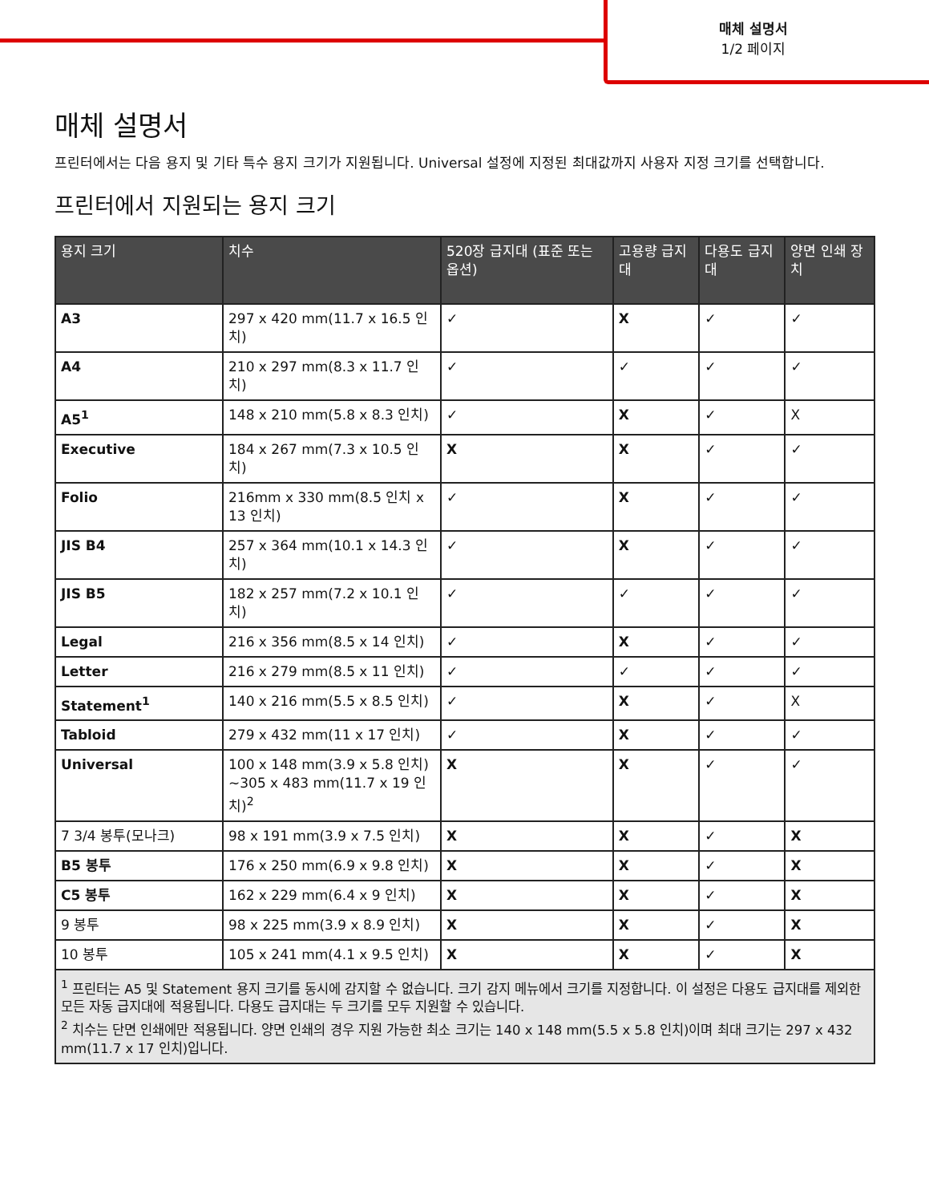매체 설명서
1/2 페이지
매체 설명서
프린터에서는 다음 용지 및 기타 특수 용지 크기가 지원됩니다. Universal 설정에 지정된 최대값까지 사용자 지정 크기를 선택합니다.
프린터에서 지원되는 용지 크기
| 용지 크기 | 치수 | 520장 급지대 (표준 또는 옵션) | 고용량 급지대 | 다용도 급지대 | 양면 인쇄 장치 |
| --- | --- | --- | --- | --- | --- |
| A3 | 297 x 420 mm(11.7 x 16.5 인치) | ✓ | X | ✓ | ✓ |
| A4 | 210 x 297 mm(8.3 x 11.7 인치) | ✓ | ✓ | ✓ | ✓ |
| A5<sup>1</sup> | 148 x 210 mm(5.8 x 8.3 인치) | ✓ | X | ✓ | X |
| Executive | 184 x 267 mm(7.3 x 10.5 인치) | X | X | ✓ | ✓ |
| Folio | 216mm x 330 mm(8.5 인치 x 13 인치) | ✓ | X | ✓ | ✓ |
| JIS B4 | 257 x 364 mm(10.1 x 14.3 인치) | ✓ | X | ✓ | ✓ |
| JIS B5 | 182 x 257 mm(7.2 x 10.1 인치) | ✓ | ✓ | ✓ | ✓ |
| Legal | 216 x 356 mm(8.5 x 14 인치) | ✓ | X | ✓ | ✓ |
| Letter | 216 x 279 mm(8.5 x 11 인치) | ✓ | ✓ | ✓ | ✓ |
| Statement<sup>1</sup> | 140 x 216 mm(5.5 x 8.5 인치) | ✓ | X | ✓ | X |
| Tabloid | 279 x 432 mm(11 x 17 인치) | ✓ | X | ✓ | ✓ |
| Universal | 100 x 148 mm(3.9 x 5.8 인치) ~305 x 483 mm(11.7 x 19 인치)<sup>2</sup> | X | X | ✓ | ✓ |
| 7 3/4 봉투(모나크) | 98 x 191 mm(3.9 x 7.5 인치) | X | X | ✓ | X |
| B5 봉투 | 176 x 250 mm(6.9 x 9.8 인치) | X | X | ✓ | X |
| C5 봉투 | 162 x 229 mm(6.4 x 9 인치) | X | X | ✓ | X |
| 9 봉투 | 98 x 225 mm(3.9 x 8.9 인치) | X | X | ✓ | X |
| 10 봉투 | 105 x 241 mm(4.1 x 9.5 인치) | X | X | ✓ | X |
| <sup>1</sup> 프린터는 A5 및 Statement 용지 크기를 동시에 감지할 수 없습니다. 크기 감지 메뉴에서 크기를 지정합니다. 이 설정은 다용도 급지대를 제외한 모든 자동 급지대에 적용됩니다. 다용도 급지대는 두 크기를 모두 지원할 수 있습니다. <sup>2</sup> 치수는 단면 인쇄에만 적용됩니다. 양면 인쇄의 경우 지원 가능한 최소 크기는 140 x 148 mm(5.5 x 5.8 인치)이며 최대 크기는 297 x 432 mm(11.7 x 17 인치)입니다. | | | | | |